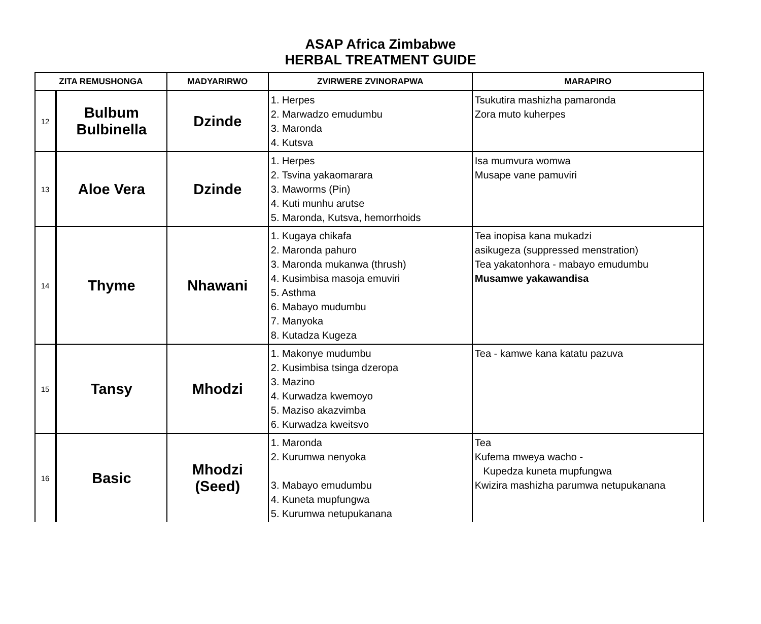ASAP Africa Zimbabwe
HERBAL TREATMENT GUIDE
| ZITA REMUSHONGA | | MADYARIRWO | ZVIRWERE ZVINORAPWA | MARAPIRO |
| --- | --- | --- | --- | --- |
| 12 | Bulbum Bulbinella | Dzinde | 1. Herpes 2. Marwadzo emudumbu 3. Maronda 4. Kutsva | Tsukutira mashizha pamaronda Zora muto kuherpes |
| 13 | Aloe Vera | Dzinde | 1. Herpes 2. Tsvina yakaomarara 3. Maworms (Pin) 4. Kuti munhu arutse 5. Maronda, Kutsva, hemorrhoids | Isa mumvura womwa Musape vane pamuviri |
| 14 | Thyme | Nhawani | 1. Kugaya chikafa 2. Maronda pahuro 3. Maronda mukanwa (thrush) 4. Kusimbisa masoja emuviri 5. Asthma 6. Mabayo mudumbu 7. Manyoka 8. Kutadza Kugeza | Tea inopisa kana mukadzi asikugeza (suppressed menstration) Tea yakatonhora - mabayo emudumbu Musamwe yakawandisa |
| 15 | Tansy | Mhodzi | 1. Makonye mudumbu 2. Kusimbisa tsinga dzeropa 3. Mazino 4. Kurwadza kwemoyo 5. Maziso akazvimba 6. Kurwadza kweitsvo | Tea - kamwe kana katatu pazuva |
| 16 | Basic | Mhodzi (Seed) | 1. Maronda 2. Kurumwa nenyoka 3. Mabayo emudumbu 4. Kuneta mupfungwa 5. Kurumwa netupukanana | Tea Kufema mweya wacho - Kupedza kuneta mupfungwa Kwizira mashizha parumwa netupukanana |